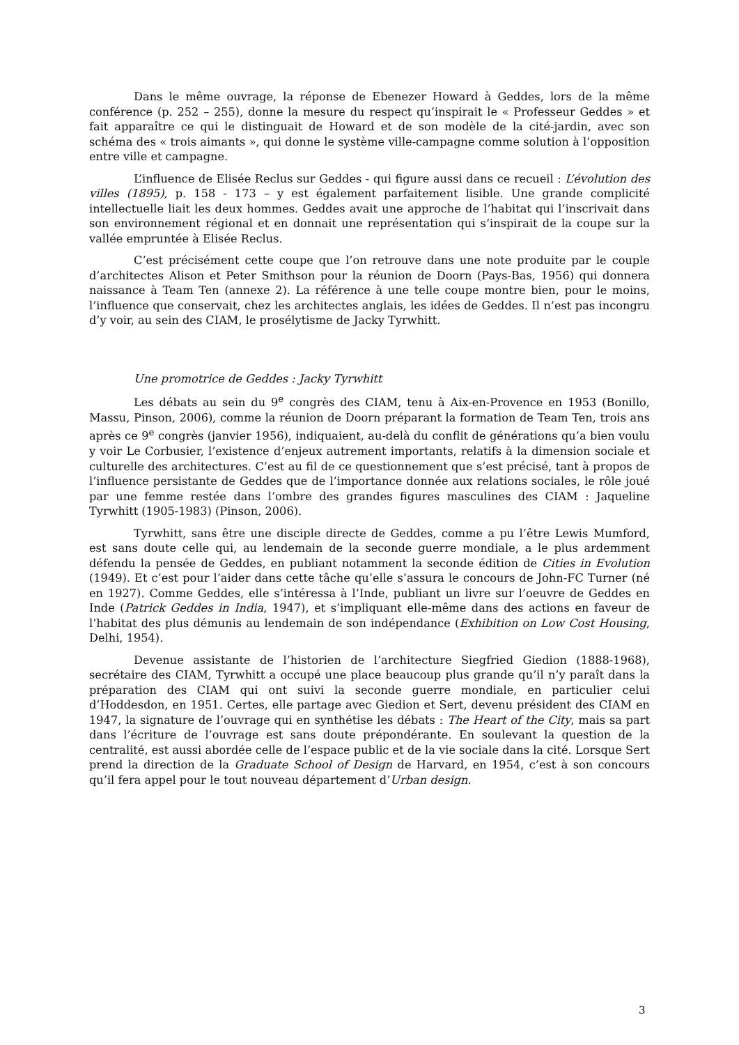Dans le même ouvrage, la réponse de Ebenezer Howard à Geddes, lors de la même conférence (p. 252 – 255), donne la mesure du respect qu’inspirait le « Professeur Geddes » et fait apparaître ce qui le distinguait de Howard et de son modèle de la cité-jardin, avec son schéma des « trois aimants », qui donne le système ville-campagne comme solution à l’opposition entre ville et campagne.
L’influence de Elisée Reclus sur Geddes - qui figure aussi dans ce recueil : L’évolution des villes (1895), p. 158 - 173 – y est également parfaitement lisible. Une grande complicité intellectuelle liait les deux hommes. Geddes avait une approche de l’habitat qui l’inscrivait dans son environnement régional et en donnait une représentation qui s’inspirait de la coupe sur la vallée empruntée à Elisée Reclus.
C’est précisément cette coupe que l’on retrouve dans une note produite par le couple d’architectes Alison et Peter Smithson pour la réunion de Doorn (Pays-Bas, 1956) qui donnera naissance à Team Ten (annexe 2). La référence à une telle coupe montre bien, pour le moins, l’influence que conservait, chez les architectes anglais, les idées de Geddes. Il n’est pas incongru d’y voir, au sein des CIAM, le prosélytisme de Jacky Tyrwhitt.
Une promotrice de Geddes : Jacky Tyrwhitt
Les débats au sein du 9<sup>e</sup> congrès des CIAM, tenu à Aix-en-Provence en 1953 (Bonillo, Massu, Pinson, 2006), comme la réunion de Doorn préparant la formation de Team Ten, trois ans après ce 9<sup>e</sup> congrès (janvier 1956), indiquaient, au-delà du conflit de générations qu’a bien voulu y voir Le Corbusier, l’existence d’enjeux autrement importants, relatifs à la dimension sociale et culturelle des architectures. C’est au fil de ce questionnement que s’est précisé, tant à propos de l’influence persistante de Geddes que de l’importance donnée aux relations sociales, le rôle joué par une femme restée dans l’ombre des grandes figures masculines des CIAM : Jaqueline Tyrwhitt (1905-1983) (Pinson, 2006).
Tyrwhitt, sans être une disciple directe de Geddes, comme a pu l’être Lewis Mumford, est sans doute celle qui, au lendemain de la seconde guerre mondiale, a le plus ardemment défendu la pensée de Geddes, en publiant notamment la seconde édition de Cities in Evolution (1949). Et c’est pour l’aider dans cette tâche qu’elle s’assura le concours de John-FC Turner (né en 1927). Comme Geddes, elle s’intéressa à l’Inde, publiant un livre sur l’oeuvre de Geddes en Inde (Patrick Geddes in India, 1947), et s’impliquant elle-même dans des actions en faveur de l’habitat des plus démunis au lendemain de son indépendance (Exhibition on Low Cost Housing, Delhi, 1954).
Devenue assistante de l’historien de l’architecture Siegfried Giedion (1888-1968), secrétaire des CIAM, Tyrwhitt a occupé une place beaucoup plus grande qu’il n’y paraît dans la préparation des CIAM qui ont suivi la seconde guerre mondiale, en particulier celui d’Hoddesdon, en 1951. Certes, elle partage avec Giedion et Sert, devenu président des CIAM en 1947, la signature de l’ouvrage qui en synthétise les débats : The Heart of the City, mais sa part dans l’écriture de l’ouvrage est sans doute prépondérante. En soulevant la question de la centralité, est aussi abordée celle de l’espace public et de la vie sociale dans la cité. Lorsque Sert prend la direction de la Graduate School of Design de Harvard, en 1954, c’est à son concours qu’il fera appel pour le tout nouveau département d’Urban design.
3